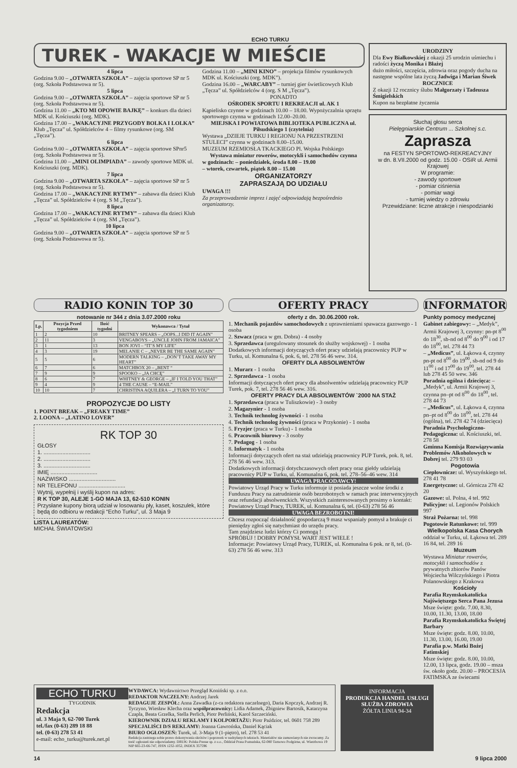ECHO TURKU
TUREK - WAKACJE W MIEŚCIE
4 lipca
Godzina 9.00 – „OTWARTA SZKOŁA” – zajęcia sportowe SP nr 5 (org. Szkoła Podstawowa nr 5).
5 lipca
Godzina 9.00 – „OTWARTA SZKOŁA” – zajęcia sportowe SP nr 5 (org. Szkoła Podstawowa nr 5).
Godzina 11.00 – „KTO MI OPOWIE BAJKĘ” – konkurs dla dzieci MDK ul. Kościuszki (org. MDK).
Godzina 17.00 – „WAKACYJNE PRZYGODY BOLKA I LOLKA” Klub „Tęcza” ul. Spółdzielców 4 – filmy rysunkowe (org. SM „Tęcza”).
6 lipca
Godzina 9.00 – „OTWARTA SZKOŁA” – zajęcia sportowe SPnr5 (org. Szkoła Podstawowa nr 5).
Godzina 11.00 – „MINI OLIMPIADA” – zawody sportowe MDK ul. Kościuszki (org. MDK).
7 lipca
Godzina 9.00 – „OTWARTA SZKOŁA” – zajęcia sportowe SP nr 5 (org. Szkoła Podstawowa nr 5).
Godzina 17.00 – „WAKACYJNE RYTMY” – zabawa dla dzieci Klub „Tęcza” ul. Spółdzielców 4 (org. S M „Tęcza”).
8 lipca
Godzina 17.00 – „WAKACYJNE RYTMY” – zabawa dla dzieci Klub „Tęcza” ul. Spółdzielców 4 (org. SM „Tęcza”).
10 lipca
Godzina 9.00 – „OTWARTA SZKOŁA” – zajęcia sportowe SP nr 5 (org. Szkoła Podstawowa nr 5).
Godzina 11.00 – „MINI KINO” – projekcja filmów rysunkowych MDK ul. Kościuszki (org. MDK”).
Godzina 16.00 – „WARCABY” – turniej gier świetlicowych Klub „Tęcza” ul. Spółdzielców 4 (org. S M „Tęcza”).
PONADTO
OŚRODEK SPORTU I REKREACJI ul. AK 1
Kąpielisko czynne w godzinach 10.00 – 18.00. Wypożyczalnia sprzętu sportowego czynna w godzinach 12.00–20.00.
MIEJSKA I POWIATOWA BIBLIOTEKA PUBLICZNA ul. Piłsudskiego 1 (czytelnia)
Wystawa „DZIEJE TURKU I REGIONU NA PRZESTRZENI STULECI” czynna w godzinach 8.00–15.00.
MUZEUM RZEMIOSŁA TKACKIEGO Pl. Wojska Polskiego
Wystawa miniatur rowerów, motocykli i samochodów czynna
w godzinach: – poniedziałek, środa 8.00 – 19.00
– wtorek, czwartek, piątek 8.00 – 15.00
ORGANIZATORZY
ZAPRASZAJĄ DO UDZIAŁU
UWAGA !!!
Za przeprowadzenie imprez i zajęć odpowiadają bezpośrednio organizatorzy.
URODZINY
Dla Ewy Białkowskiej z okazji 25 urodzin uśmiechu i radości życzą Monika i Błażej
dużo miłości, szczęścia, zdrowia oraz pogody ducha na następne wspólne lata życzą Jadwiga i Marian Śiwek
ROCZNICE
Z okazji 12 rocznicy ślubu Małgorzaty i Tadeusza Śmigielskich
Kupon na bezpłatne życzenia
Słuchaj głosu serca
Pielęgniarskie Centrum ... Szkolnej s.c.
Zaprasza
na FESTYN SPORTOWO-REKREACYJNY
w dn. 8.VII.2000 od godz. 15.00 - OSiR ul. Armii Krajowej
W programie:
- zawody sportowe
- pomiar ciśnienia
- pomiar wagi
- turniej wiedzy o zdrowiu
Przewidziane: liczne atrakcje i niespodzianki
RADIO KONIN TOP 30
notowanie nr 344 z dnia 3.07.2000 roku
| Lp. | Pozycja Przed tygodniem | Ilość tygodni | Wykonawca / Tytuł |
| --- | --- | --- | --- |
| 1 | 2 | 10 | BRITNEY SPEARS – „OOPS...I DID IT AGAIN” |
| 2 | 11 | 3 | VENGABOYS – „UNCLE JOHN FROM JAMAICA” |
| 3 | 1 | 13 | BON JOVI – “IT’S MY LIFE” |
| 4 | 3 | 19 | MELANIE C – „NEVER BE THE SAME AGAIN” |
| 5 | 5 | 6 | MODERN TALKING – „DON’T TAKE AWAY MY HEART” |
| 6 | 7 | 6 | MATCHBOX 20 – „BENT “ |
| 7 | 9 | 9 | SPOOKO – „JA CHCĘ” |
| 8 | 6 | 7 | WHITNEY & GEORGE – „IF I TOLD YOU THAT” |
| 9 | 4 | 9 | 4 THE CAUSE – “E-MAIL” |
| 10 | 10 | 7 | CHRISTINA AQUILERA – „I TURN TO YOU” |
PROPOZYCJE DO LISTY
1. POINT BREAK – „FREAKY TIME”
2. LOONA – „LATINO LOVER”
RK TOP 30
GŁOSY
1. ..............................
2. ..............................
3. ..............................
IMIĘ ..............................
NAZWISKO ..............................
NR TELEFONU ..............................
Wytnij, wypełnij i wyślij kupon na adres:
R K TOP 30, ALEJE 1-GO MAJA 13, 62-510 KONIN
Przysłane kupony biorą udział w losowaniu pły, kaset, koszulek, które będą do odbioru w redakcji “Echo Turku”, ul. 3 Maja 9
LISTA LAUREATÓW:
MICHAŁ ŚWIATOWSKI
OFERTY PRACY
oferty z dn. 30.06.2000 rok.
1. Mechanik pojazdów samochodowych z uprawnieniami spawacza gazowego - 1 osoba
2. Szwacz (praca w gm. Dobra) - 4 osoby
3. Sprzedawca (uregulowany stosunek do służby wojskowej) - 1 osoba
Dodatkowych informacji dotyczących ofert pracy udzielają pracownicy PUP w Turku, ul. Komunalna 6, pok. 6, tel. 278 56 46 wew. 314.
OFERTY DLA ABSOLWENTÓW
1. Murarz - 1 osoba
2. Sprzedawca - 1 osoba
Informacji dotyczących ofert pracy dla absolwentów udzielają pracownicy PUP Turek, pok. 7, tel. 278 56 46 wew. 316.
OFERTY PRACY DLA ABSOLWENTÓW `2000 NA STAŻ
1. Sprzedawca (praca w Tuliszkowie) - 3 osoby
2. Magazynier - 1 osoba
3. Technik technolog żywności - 1 osoba
4. Technik technolog żywności (praca w Przykonie) - 1 osoba
5. Fryzjer (praca w Turku) - 1 osoba
6. Pracownik biurowy - 3 osoby
7. Pedagog - 1 osoba
8. Informatyk - 1 osoba
Informacji dotyczących ofert na staż udzielają pracownicy PUP Turek, pok. 8, tel. 278 56 46 wew. 313.
Dodatkowych informacji dotychczasowych ofert pracy oraz giełdy udzielają pracownicy PUP w Turku, ul. Komunalna 6, pok. tel. 278–56–46 wew. 314
UWAGA PRACODAWCY!
Powiatowy Urząd Pracy w Turku informuje iż posiada jeszcze wolne środki z Funduszu Pracy na zatrudnienie osób bezrobotnych w ramach prac interwencyjnych oraz refundacji absolwenckich. Wszystkich zainteresowanych prosimy o kontakt: Powiatowy Urząd Pracy, TUREK, ul. Komunalna 6, tel. (0-63) 278 56 46
UWAGA BEZROBOTNI!
Chcesz rozpocząć działalność gospodarczą 9 masz wspaniały pomysł a brakuje ci pieniędzy zgłoś się natychmiast do urzędu pracy.
Tam znajdziesz ludzi którzy Ci pomogą !
SPRÓBUJ ! DOBRY POMYSŁ WART JEST WIELE !
Informacje: Powiatowy Urząd Pracy, TUREK, ul. Komunalna 6 pok. nr 8, tel. (0-63) 278 56 46 wew. 313
INFORMATOR
Punkty pomocy medycznej
Gabinet zabiegowy: – „Medyk”, Armii Krajowej 3, czynny: pn-pt 8<sup>00</sup> do 18<sup>30</sup>, sb-nd od 8<sup>00</sup> do 9<sup>00</sup> i od 17 do 18<sup>00</sup>, tel. 278 44 73
– „Medicus”, ul. Łąkowa 4, czynny pn-pt od 8<sup>00</sup> do 19<sup>00</sup>, sb-nd od 9 do 11<sup>00</sup> i od 17<sup>00</sup> do 19<sup>00</sup>, tel. 278 44 lub 278 45 50 wew. 346
Poradnia ogólna i dziecięca: – „Medyk”, ul. Armii Krajowej 3, czynna pn–pt od 8<sup>00</sup> do 18<sup>00</sup>, tel. 278 44 73
– „Medicus”, ul. Łąkowa 4, czynna pn–pt od 8<sup>00</sup> do 18<sup>00</sup>, tel. 278 44 (ogólna), tel. 278 42 74 (dziecięca)
Poradnia Psychologiczno-Pedagogiczna: ul. Kościuszki, tel. 278 58
Gminna Komisja Rozwiązywania Problemów Alkoholowych w Dobrej tel. 279 93 03
Pogotowia
Ciepłownicze: ul. Wyszyńskiego tel. 278 41 78
Energetyczne: ul. Górnicza 278 42 20
Gazowe: ul. Polna, 4 tel. 992
Policyjne: ul. Legionów Polskich 997
Straż Pożarna: tel. 998
Pogotowie Ratunkowe: tel. 999
Wielkopolska Kasa Chorych
oddział w Turku, ul. Łąkowa tel. 289 16 84, tel. 289 16
Muzeum
Wystawa Miniatur rowerów, motocykli i samochodów z prywatnych zbiorów Panów Wojciecha Wilczyńskiego i Piotra Polanowskiego z Krakowa
Kościoły
Parafia Rzymskokatolicka Najświętszego Serca Pana Jezusa
Msze święte: godz. 7.00, 8.30, 10.00, 11.30, 13.00, 18.00
Parafia Rzymskokatolicka Świętej Barbary
Msze święte: godz. 8.00, 10.00, 11.30, 13.00, 16.00, 19.00
Parafia p.w. Matki Bożej Fatimskiej
Msze święte: godz. 8.00, 10.00, 12.00, 13 lipca, godz. 19.00 – msza św. około godz. 20.00 – PROCESJA FATIMSKA ze świecami
ECHO TURKU
TYGODNIK
Redakcja
ul. 3 Maja 9, 62-700 Turek
tel./fax (0-63) 289 18 88
tel. (0-63) 278 53 41
e-mail: echo_turku@turek.net.pl
WYDAWCA: Wydawnictwo Przegląd Koniński sp. z o.o.
REDAKTOR NACZELNY: Andrzej Jarek
REDAGUJE ZESPÓŁ: Anna Zawadka (z-ca redaktora naczelnego), Daria Kopczyk, Andrzej R. Tyczyno, Wiesław Klecha oraz współpracownicy: Lidia Adamek, Zbigniew Bartosik, Katarzyna Czapla, Beata Grzelka, Stella Perlich, Piotr Perliński, Karol Szczeciński.
KIEROWNIK DZIAŁU REKLAMY I KOLPORTAŻU: Piotr Paździor, tel. 0601 758 289
SPECJALIŚCI D/S REKLAMY: Joanna Gawrońska, Daniel Kąciak
BIURO OGŁOSZEŃ: Turek, ul. 3-Maja 9 (1-piętro), tel. 278 53 41
Redakcja zastrzega sobie prawo dokonywania skrótów i poprawek w nadsyłanych tekstach. Materiałów nie zamawianych nie zwracamy. Za treść ogłoszeń nie odpowiadamy. DRUK: Polska Presse sp. z o.o., Oddział Prasa Poznańska, 62-080 Tarnowo Podgórne, ul. Wierzbowa 19 NIP 665-23-66-747, ISSN 1232-1052, INDEX 357596
INFORMACJA
PRODUKCJA HANDEL USŁUGI SŁUŻBA ZDROWIA
ŻÓŁTA LINIA 94-34
14 9 lipca 2000